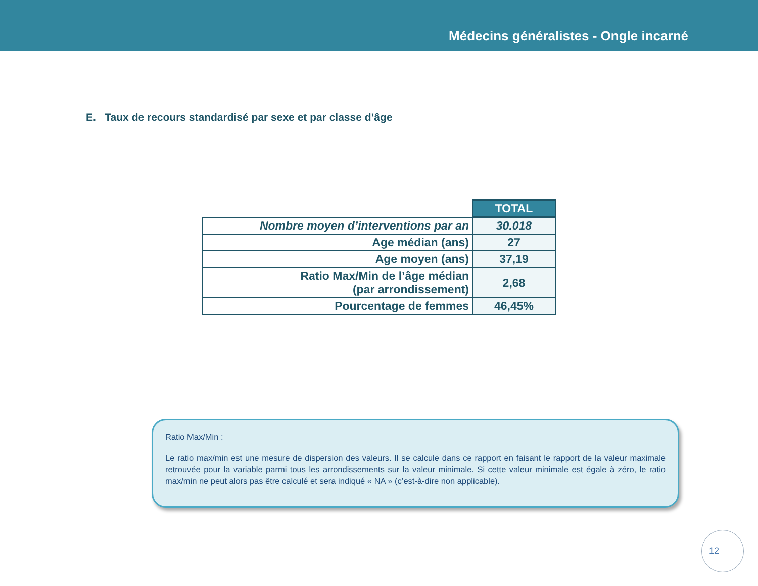Médecins généralistes - Ongle incarné
E. Taux de recours standardisé par sexe et par classe d’âge
| | TOTAL |
| Nombre moyen d’interventions par an | 30.018 |
| Age médian (ans) | 27 |
| Age moyen (ans) | 37,19 |
| Ratio Max/Min de l’âge médian (par arrondissement) | 2,68 |
| Pourcentage de femmes | 46,45% |
Ratio Max/Min :
Le ratio max/min est une mesure de dispersion des valeurs. Il se calcule dans ce rapport en faisant le rapport de la valeur maximale retrouvée pour la variable parmi tous les arrondissements sur la valeur minimale. Si cette valeur minimale est égale à zéro, le ratio max/min ne peut alors pas être calculé et sera indiqué « NA » (c’est-à-dire non applicable).
12